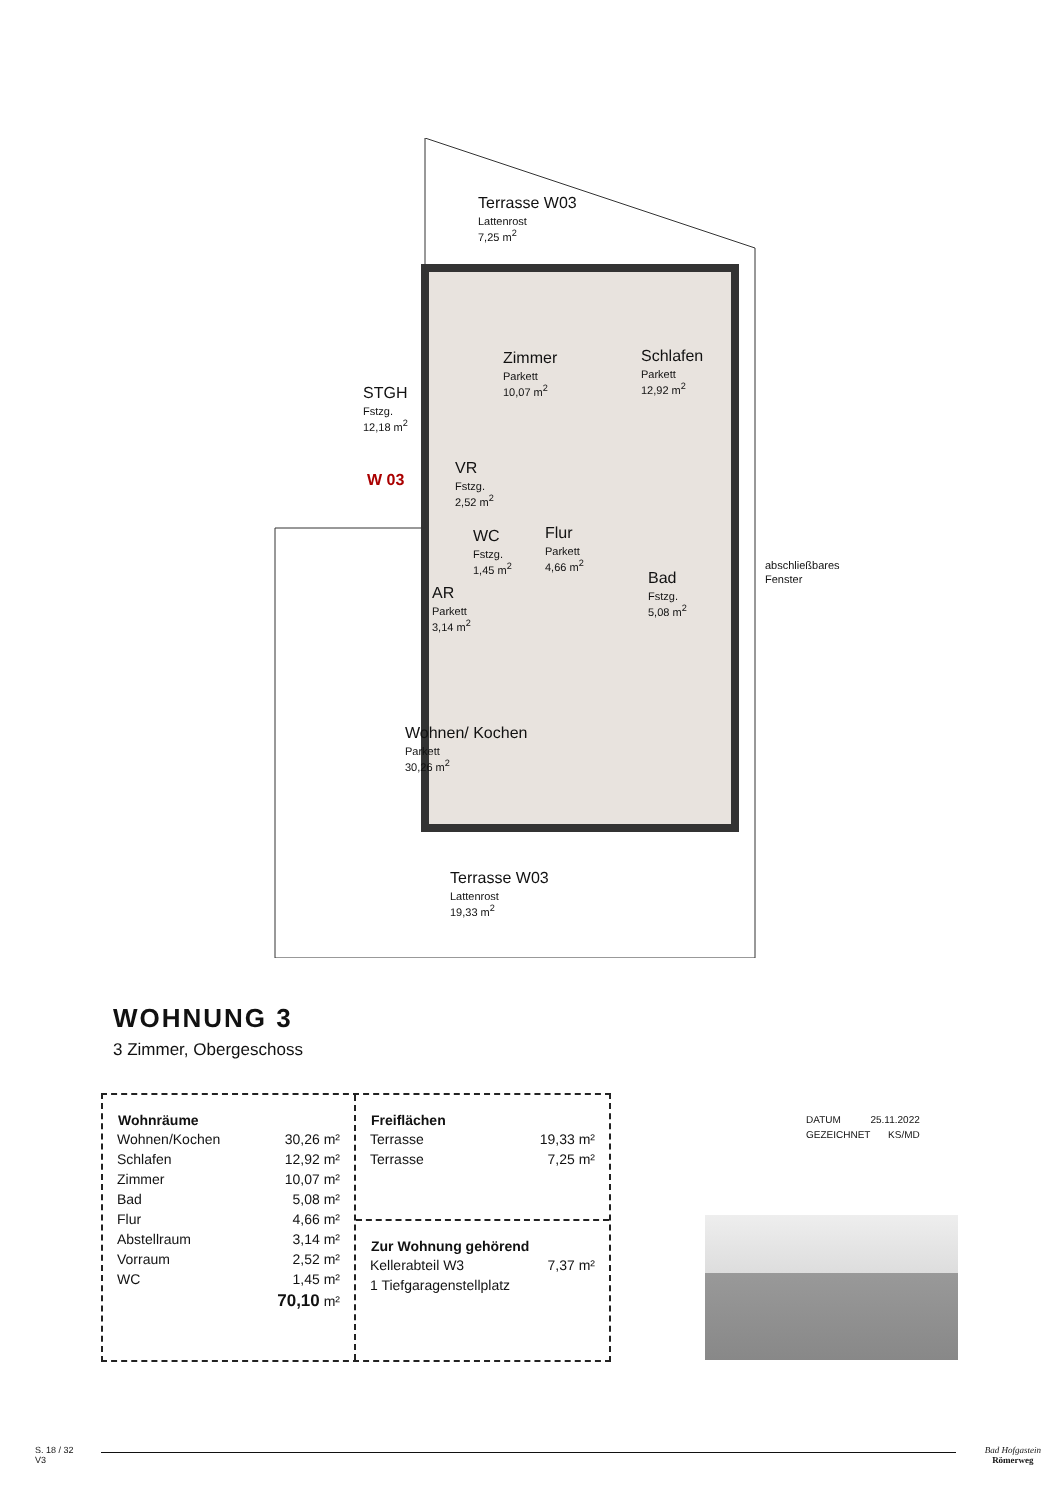Terrasse W03
Lattenrost
7,25 m<sup>2</sup>
Zimmer
Parkett
10,07 m<sup>2</sup>
Schlafen
Parkett
12,92 m<sup>2</sup>
STGH
Fstzg.
12,18 m<sup>2</sup>
W 03
VR
Fstzg.
2,52 m<sup>2</sup>
WC
Fstzg.
1,45 m<sup>2</sup>
Flur
Parkett
4,66 m<sup>2</sup>
Bad
Fstzg.
5,08 m<sup>2</sup>
AR
Parkett
3,14 m<sup>2</sup>
Wohnen/ Kochen
Parkett
30,26 m<sup>2</sup>
Terrasse W03
Lattenrost
19,33 m<sup>2</sup>
abschließbares Fenster
WOHNUNG 3
3 Zimmer, Obergeschoss
| Wohnräume | |
| --- | --- |
| Wohnen/Kochen | 30,26 m² |
| Schlafen | 12,92 m² |
| Zimmer | 10,07 m² |
| Bad | 5,08 m² |
| Flur | 4,66 m² |
| Abstellraum | 3,14 m² |
| Vorraum | 2,52 m² |
| WC | 1,45 m² |
| | 70,10 m² |
| Freiflächen | |
| --- | --- |
| Terrasse | 19,33 m² |
| Terrasse | 7,25 m² |
| Zur Wohnung gehörend | |
| --- | --- |
| Kellerabteil W3 | 7,37 m² |
| 1 Tiefgaragenstellplatz | |
| DATUM | 25.11.2022 |
| GEZEICHNET | KS/MD |
S. 18 / 32
V3
Bad Hofgastein
Römerweg